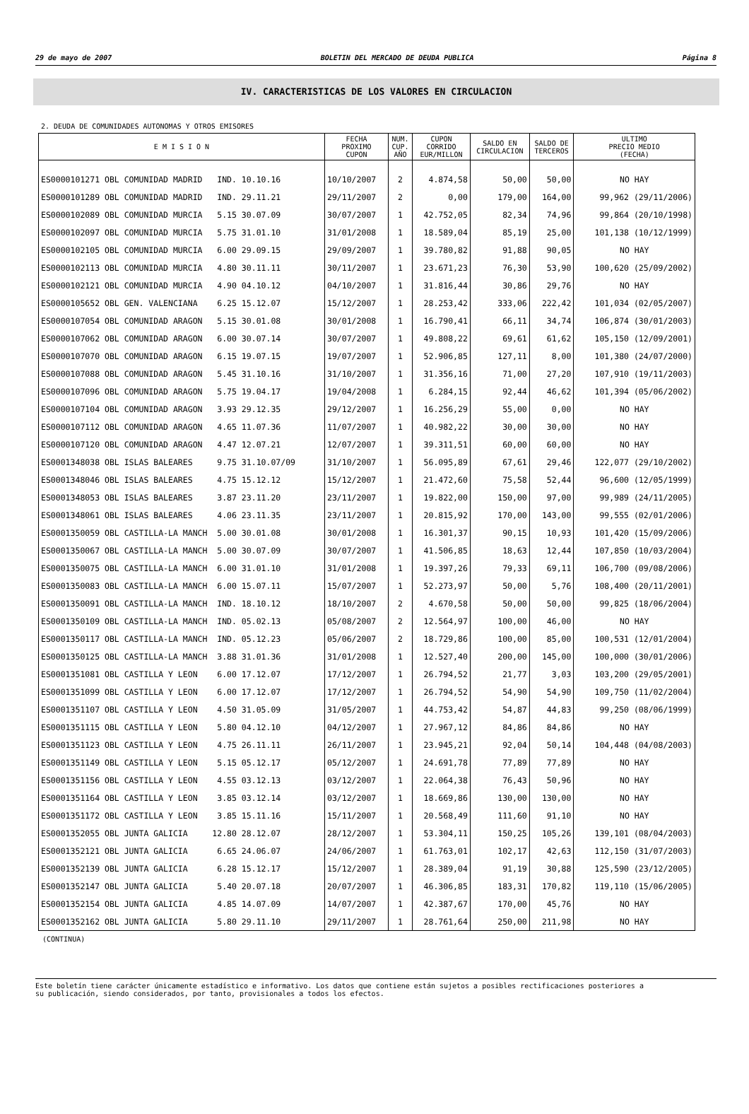29 de mayo de 2007 BOLETIN DEL MERCADO DE DEUDA PUBLICA Página 8
IV. CARACTERISTICAS DE LOS VALORES EN CIRCULACION
2. DEUDA DE COMUNIDADES AUTONOMAS Y OTROS EMISORES
| E M I S I O N | FECHA PROXIMO CUPON | NUM. CUP. AÑO | CUPON CORRIDO EUR/MILLON | SALDO EN CIRCULACION | SALDO DE TERCEROS | ULTIMO PRECIO MEDIO (FECHA) |
| --- | --- | --- | --- | --- | --- | --- |
| ES0000101271 OBL COMUNIDAD MADRID IND. 10.10.16 | 10/10/2007 | 2 | 4.874,58 | 50,00 | 50,00 | NO HAY |
| ES0000101289 OBL COMUNIDAD MADRID IND. 29.11.21 | 29/11/2007 | 2 | 0,00 | 179,00 | 164,00 | 99,962 (29/11/2006) |
| ES0000102089 OBL COMUNIDAD MURCIA 5.15 30.07.09 | 30/07/2007 | 1 | 42.752,05 | 82,34 | 74,96 | 99,864 (20/10/1998) |
| ES0000102097 OBL COMUNIDAD MURCIA 5.75 31.01.10 | 31/01/2008 | 1 | 18.589,04 | 85,19 | 25,00 | 101,138 (10/12/1999) |
| ES0000102105 OBL COMUNIDAD MURCIA 6.00 29.09.15 | 29/09/2007 | 1 | 39.780,82 | 91,88 | 90,05 | NO HAY |
| ES0000102113 OBL COMUNIDAD MURCIA 4.80 30.11.11 | 30/11/2007 | 1 | 23.671,23 | 76,30 | 53,90 | 100,620 (25/09/2002) |
| ES0000102121 OBL COMUNIDAD MURCIA 4.90 04.10.12 | 04/10/2007 | 1 | 31.816,44 | 30,86 | 29,76 | NO HAY |
| ES0000105652 OBL GEN. VALENCIANA 6.25 15.12.07 | 15/12/2007 | 1 | 28.253,42 | 333,06 | 222,42 | 101,034 (02/05/2007) |
| ES0000107054 OBL COMUNIDAD ARAGON 5.15 30.01.08 | 30/01/2008 | 1 | 16.790,41 | 66,11 | 34,74 | 106,874 (30/01/2003) |
| ES0000107062 OBL COMUNIDAD ARAGON 6.00 30.07.14 | 30/07/2007 | 1 | 49.808,22 | 69,61 | 61,62 | 105,150 (12/09/2001) |
| ES0000107070 OBL COMUNIDAD ARAGON 6.15 19.07.15 | 19/07/2007 | 1 | 52.906,85 | 127,11 | 8,00 | 101,380 (24/07/2000) |
| ES0000107088 OBL COMUNIDAD ARAGON 5.45 31.10.16 | 31/10/2007 | 1 | 31.356,16 | 71,00 | 27,20 | 107,910 (19/11/2003) |
| ES0000107096 OBL COMUNIDAD ARAGON 5.75 19.04.17 | 19/04/2008 | 1 | 6.284,15 | 92,44 | 46,62 | 101,394 (05/06/2002) |
| ES0000107104 OBL COMUNIDAD ARAGON 3.93 29.12.35 | 29/12/2007 | 1 | 16.256,29 | 55,00 | 0,00 | NO HAY |
| ES0000107112 OBL COMUNIDAD ARAGON 4.65 11.07.36 | 11/07/2007 | 1 | 40.982,22 | 30,00 | 30,00 | NO HAY |
| ES0000107120 OBL COMUNIDAD ARAGON 4.47 12.07.21 | 12/07/2007 | 1 | 39.311,51 | 60,00 | 60,00 | NO HAY |
| ES0001348038 OBL ISLAS BALEARES 9.75 31.10.07/09 | 31/10/2007 | 1 | 56.095,89 | 67,61 | 29,46 | 122,077 (29/10/2002) |
| ES0001348046 OBL ISLAS BALEARES 4.75 15.12.12 | 15/12/2007 | 1 | 21.472,60 | 75,58 | 52,44 | 96,600 (12/05/1999) |
| ES0001348053 OBL ISLAS BALEARES 3.87 23.11.20 | 23/11/2007 | 1 | 19.822,00 | 150,00 | 97,00 | 99,989 (24/11/2005) |
| ES0001348061 OBL ISLAS BALEARES 4.06 23.11.35 | 23/11/2007 | 1 | 20.815,92 | 170,00 | 143,00 | 99,555 (02/01/2006) |
| ES0001350059 OBL CASTILLA-LA MANCH 5.00 30.01.08 | 30/01/2008 | 1 | 16.301,37 | 90,15 | 10,93 | 101,420 (15/09/2006) |
| ES0001350067 OBL CASTILLA-LA MANCH 5.00 30.07.09 | 30/07/2007 | 1 | 41.506,85 | 18,63 | 12,44 | 107,850 (10/03/2004) |
| ES0001350075 OBL CASTILLA-LA MANCH 6.00 31.01.10 | 31/01/2008 | 1 | 19.397,26 | 79,33 | 69,11 | 106,700 (09/08/2006) |
| ES0001350083 OBL CASTILLA-LA MANCH 6.00 15.07.11 | 15/07/2007 | 1 | 52.273,97 | 50,00 | 5,76 | 108,400 (20/11/2001) |
| ES0001350091 OBL CASTILLA-LA MANCH IND. 18.10.12 | 18/10/2007 | 2 | 4.670,58 | 50,00 | 50,00 | 99,825 (18/06/2004) |
| ES0001350109 OBL CASTILLA-LA MANCH IND. 05.02.13 | 05/08/2007 | 2 | 12.564,97 | 100,00 | 46,00 | NO HAY |
| ES0001350117 OBL CASTILLA-LA MANCH IND. 05.12.23 | 05/06/2007 | 2 | 18.729,86 | 100,00 | 85,00 | 100,531 (12/01/2004) |
| ES0001350125 OBL CASTILLA-LA MANCH 3.88 31.01.36 | 31/01/2008 | 1 | 12.527,40 | 200,00 | 145,00 | 100,000 (30/01/2006) |
| ES0001351081 OBL CASTILLA Y LEON 6.00 17.12.07 | 17/12/2007 | 1 | 26.794,52 | 21,77 | 3,03 | 103,200 (29/05/2001) |
| ES0001351099 OBL CASTILLA Y LEON 6.00 17.12.07 | 17/12/2007 | 1 | 26.794,52 | 54,90 | 54,90 | 109,750 (11/02/2004) |
| ES0001351107 OBL CASTILLA Y LEON 4.50 31.05.09 | 31/05/2007 | 1 | 44.753,42 | 54,87 | 44,83 | 99,250 (08/06/1999) |
| ES0001351115 OBL CASTILLA Y LEON 5.80 04.12.10 | 04/12/2007 | 1 | 27.967,12 | 84,86 | 84,86 | NO HAY |
| ES0001351123 OBL CASTILLA Y LEON 4.75 26.11.11 | 26/11/2007 | 1 | 23.945,21 | 92,04 | 50,14 | 104,448 (04/08/2003) |
| ES0001351149 OBL CASTILLA Y LEON 5.15 05.12.17 | 05/12/2007 | 1 | 24.691,78 | 77,89 | 77,89 | NO HAY |
| ES0001351156 OBL CASTILLA Y LEON 4.55 03.12.13 | 03/12/2007 | 1 | 22.064,38 | 76,43 | 50,96 | NO HAY |
| ES0001351164 OBL CASTILLA Y LEON 3.85 03.12.14 | 03/12/2007 | 1 | 18.669,86 | 130,00 | 130,00 | NO HAY |
| ES0001351172 OBL CASTILLA Y LEON 3.85 15.11.16 | 15/11/2007 | 1 | 20.568,49 | 111,60 | 91,10 | NO HAY |
| ES0001352055 OBL JUNTA GALICIA 12.80 28.12.07 | 28/12/2007 | 1 | 53.304,11 | 150,25 | 105,26 | 139,101 (08/04/2003) |
| ES0001352121 OBL JUNTA GALICIA 6.65 24.06.07 | 24/06/2007 | 1 | 61.763,01 | 102,17 | 42,63 | 112,150 (31/07/2003) |
| ES0001352139 OBL JUNTA GALICIA 6.28 15.12.17 | 15/12/2007 | 1 | 28.389,04 | 91,19 | 30,88 | 125,590 (23/12/2005) |
| ES0001352147 OBL JUNTA GALICIA 5.40 20.07.18 | 20/07/2007 | 1 | 46.306,85 | 183,31 | 170,82 | 119,110 (15/06/2005) |
| ES0001352154 OBL JUNTA GALICIA 4.85 14.07.09 | 14/07/2007 | 1 | 42.387,67 | 170,00 | 45,76 | NO HAY |
| ES0001352162 OBL JUNTA GALICIA 5.80 29.11.10 | 29/11/2007 | 1 | 28.761,64 | 250,00 | 211,98 | NO HAY |
(CONTINUA)
Este boletín tiene carácter únicamente estadístico e informativo. Los datos que contiene están sujetos a posibles rectificaciones posteriores a
su publicación, siendo considerados, por tanto, provisionales a todos los efectos.